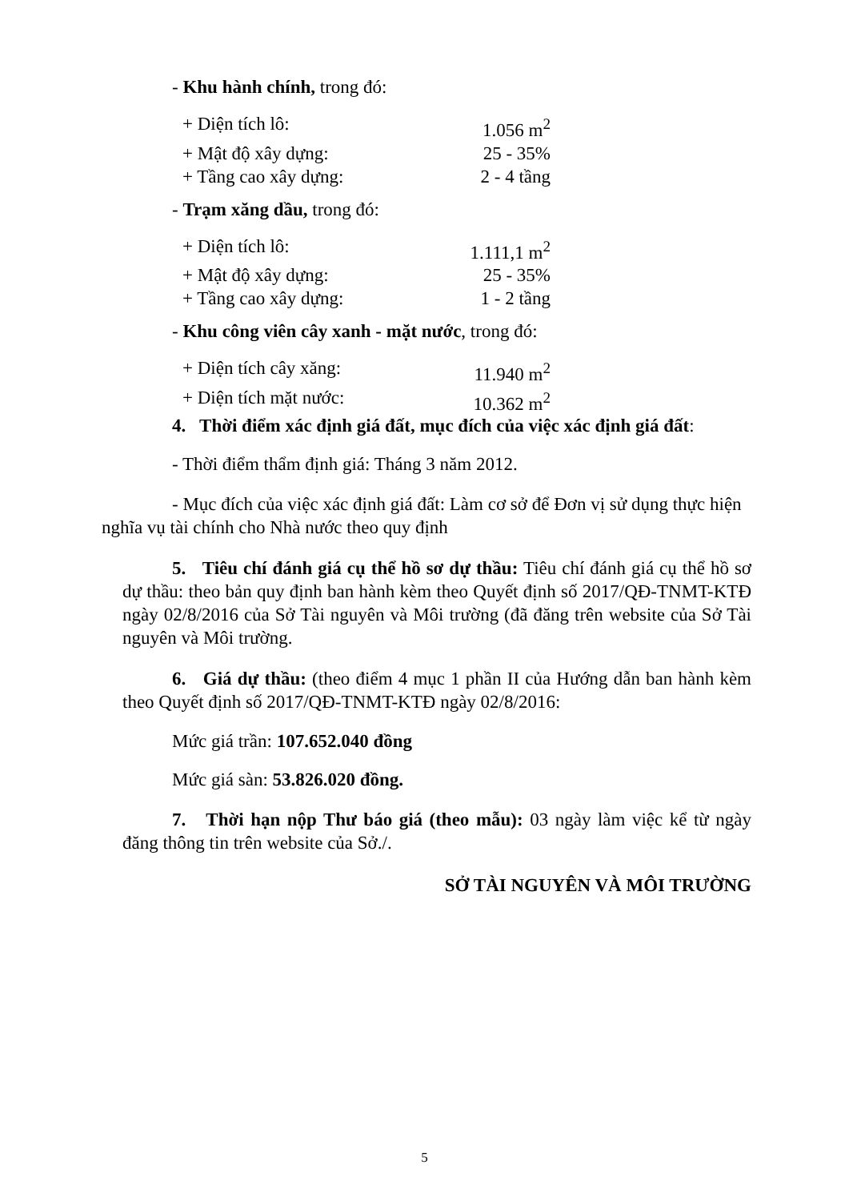- Khu hành chính, trong đó:
+ Diện tích lô: 1.056 m<sup>2</sup>
+ Mật độ xây dựng: 25 - 35%
+ Tầng cao xây dựng: 2 - 4 tầng
- Trạm xăng dầu, trong đó:
+ Diện tích lô: 1.111,1 m<sup>2</sup>
+ Mật độ xây dựng: 25 - 35%
+ Tầng cao xây dựng: 1 - 2 tầng
- Khu công viên cây xanh - mặt nước, trong đó:
+ Diện tích cây xăng: 11.940 m<sup>2</sup>
+ Diện tích mặt nước: 10.362 m<sup>2</sup>
4. Thời điểm xác định giá đất, mục đích của việc xác định giá đất:
- Thời điểm thẩm định giá: Tháng 3 năm 2012.
- Mục đích của việc xác định giá đất: Làm cơ sở để Đơn vị sử dụng thực hiện nghĩa vụ tài chính cho Nhà nước theo quy định
5. Tiêu chí đánh giá cụ thể hồ sơ dự thầu: Tiêu chí đánh giá cụ thể hồ sơ dự thầu: theo bản quy định ban hành kèm theo Quyết định số 2017/QĐ-TNMT-KTĐ ngày 02/8/2016 của Sở Tài nguyên và Môi trường (đã đăng trên website của Sở Tài nguyên và Môi trường.
6. Giá dự thầu: (theo điểm 4 mục 1 phần II của Hướng dẫn ban hành kèm theo Quyết định số 2017/QĐ-TNMT-KTĐ ngày 02/8/2016:
Mức giá trần: 107.652.040 đồng
Mức giá sàn: 53.826.020 đồng.
7. Thời hạn nộp Thư báo giá (theo mẫu): 03 ngày làm việc kể từ ngày đăng thông tin trên website của Sở./.
SỞ TÀI NGUYÊN VÀ MÔI TRƯỜNG
5